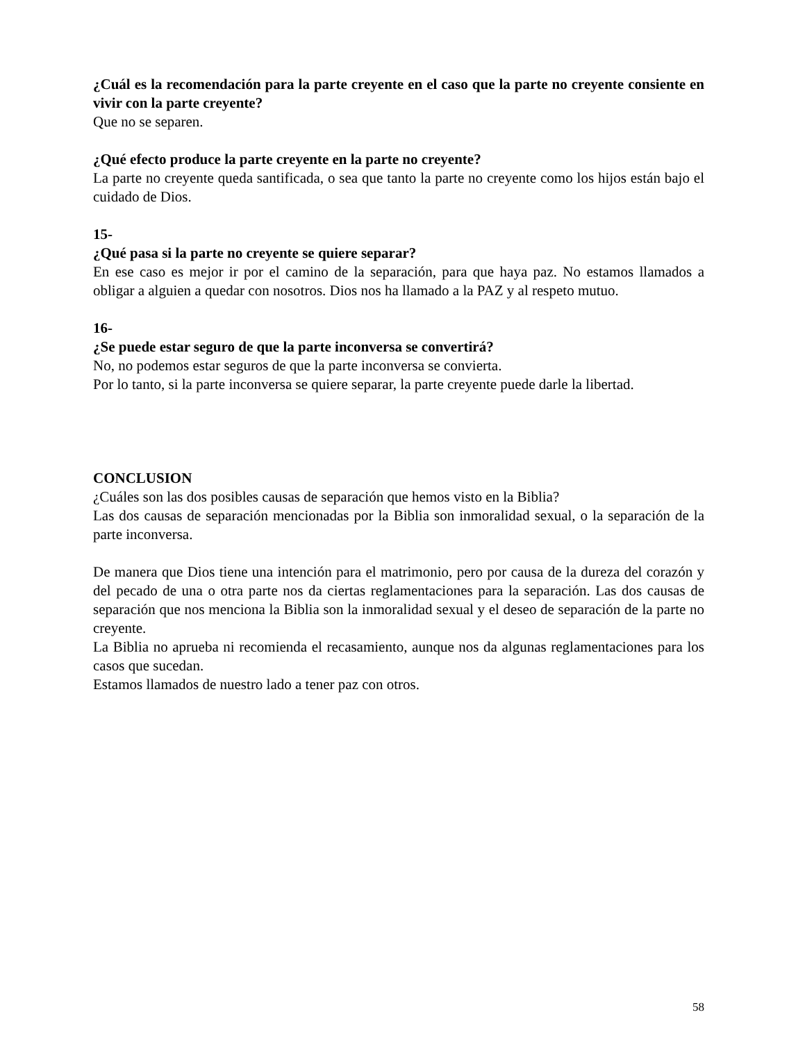¿Cuál es la recomendación para la parte creyente en el caso que la parte no creyente consiente en vivir con la parte creyente?
Que no se separen.
¿Qué efecto produce la parte creyente en la parte no creyente?
La parte no creyente queda santificada, o sea que tanto la parte no creyente como los hijos están bajo el cuidado de Dios.
15-
¿Qué pasa si la parte no creyente se quiere separar?
En ese caso es mejor ir por el camino de la separación, para que haya paz. No estamos llamados a obligar a alguien a quedar con nosotros. Dios nos ha llamado a la PAZ y al respeto mutuo.
16-
¿Se puede estar seguro de que la parte inconversa se convertirá?
No, no podemos estar seguros de que la parte inconversa se convierta.
Por lo tanto, si la parte inconversa se quiere separar, la parte creyente puede darle la libertad.
CONCLUSION
¿Cuáles son las dos posibles causas de separación que hemos visto en la Biblia?
Las dos causas de separación mencionadas por la Biblia son inmoralidad sexual, o la separación de la parte inconversa.
De manera que Dios tiene una intención para el matrimonio, pero por causa de la dureza del corazón y del pecado de una o otra parte nos da ciertas reglamentaciones para la separación. Las dos causas de separación que nos menciona la Biblia son la inmoralidad sexual y el deseo de separación de la parte no creyente.
La Biblia no aprueba ni recomienda el recasamiento, aunque nos da algunas reglamentaciones para los casos que sucedan.
Estamos llamados de nuestro lado a tener paz con otros.
58